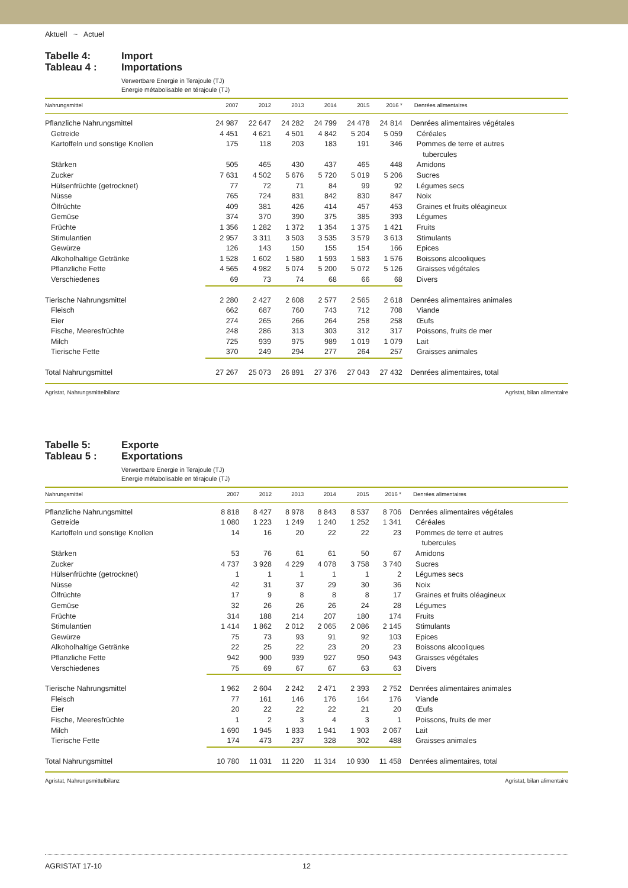Aktuell ~ Actuel
Tabelle 4:
Tableau 4 :
Import
Importations
Verwertbare Energie in Terajoule (TJ)
Energie métabolisable en térajoule (TJ)
| Nahrungsmittel | 2007 | 2012 | 2013 | 2014 | 2015 | 2016 * | Denrées alimentaires |
| --- | --- | --- | --- | --- | --- | --- | --- |
| Pflanzliche Nahrungsmittel | 24 987 | 22 647 | 24 282 | 24 799 | 24 478 | 24 814 | Denrées alimentaires végétales |
| Getreide | 4 451 | 4 621 | 4 501 | 4 842 | 5 204 | 5 059 | Céréales |
| Kartoffeln und sonstige Knollen | 175 | 118 | 203 | 183 | 191 | 346 | Pommes de terre et autres tubercules |
| Stärken | 505 | 465 | 430 | 437 | 465 | 448 | Amidons |
| Zucker | 7 631 | 4 502 | 5 676 | 5 720 | 5 019 | 5 206 | Sucres |
| Hülsenfrüchte (getrocknet) | 77 | 72 | 71 | 84 | 99 | 92 | Légumes secs |
| Nüsse | 765 | 724 | 831 | 842 | 830 | 847 | Noix |
| Ölfrüchte | 409 | 381 | 426 | 414 | 457 | 453 | Graines et fruits oléagineux |
| Gemüse | 374 | 370 | 390 | 375 | 385 | 393 | Légumes |
| Früchte | 1 356 | 1 282 | 1 372 | 1 354 | 1 375 | 1 421 | Fruits |
| Stimulantien | 2 957 | 3 311 | 3 503 | 3 535 | 3 579 | 3 613 | Stimulants |
| Gewürze | 126 | 143 | 150 | 155 | 154 | 166 | Epices |
| Alkoholhaltige Getränke | 1 528 | 1 602 | 1 580 | 1 593 | 1 583 | 1 576 | Boissons alcooliques |
| Pflanzliche Fette | 4 565 | 4 982 | 5 074 | 5 200 | 5 072 | 5 126 | Graisses végétales |
| Verschiedenes | 69 | 73 | 74 | 68 | 66 | 68 | Divers |
| Tierische Nahrungsmittel | 2 280 | 2 427 | 2 608 | 2 577 | 2 565 | 2 618 | Denrées alimentaires animales |
| Fleisch | 662 | 687 | 760 | 743 | 712 | 708 | Viande |
| Eier | 274 | 265 | 266 | 264 | 258 | 258 | Œufs |
| Fische, Meeresfrüchte | 248 | 286 | 313 | 303 | 312 | 317 | Poissons, fruits de mer |
| Milch | 725 | 939 | 975 | 989 | 1 019 | 1 079 | Lait |
| Tierische Fette | 370 | 249 | 294 | 277 | 264 | 257 | Graisses animales |
| Total Nahrungsmittel | 27 267 | 25 073 | 26 891 | 27 376 | 27 043 | 27 432 | Denrées alimentaires, total |
Agristat, Nahrungsmittelbilanz Agristat, bilan alimentaire
Tabelle 5:
Tableau 5 :
Exporte
Exportations
Verwertbare Energie in Terajoule (TJ)
Energie métabolisable en térajoule (TJ)
| Nahrungsmittel | 2007 | 2012 | 2013 | 2014 | 2015 | 2016 * | Denrées alimentaires |
| --- | --- | --- | --- | --- | --- | --- | --- |
| Pflanzliche Nahrungsmittel | 8 818 | 8 427 | 8 978 | 8 843 | 8 537 | 8 706 | Denrées alimentaires végétales |
| Getreide | 1 080 | 1 223 | 1 249 | 1 240 | 1 252 | 1 341 | Céréales |
| Kartoffeln und sonstige Knollen | 14 | 16 | 20 | 22 | 22 | 23 | Pommes de terre et autres tubercules |
| Stärken | 53 | 76 | 61 | 61 | 50 | 67 | Amidons |
| Zucker | 4 737 | 3 928 | 4 229 | 4 078 | 3 758 | 3 740 | Sucres |
| Hülsenfrüchte (getrocknet) | 1 | 1 | 1 | 1 | 1 | 2 | Légumes secs |
| Nüsse | 42 | 31 | 37 | 29 | 30 | 36 | Noix |
| Ölfrüchte | 17 | 9 | 8 | 8 | 8 | 17 | Graines et fruits oléagineux |
| Gemüse | 32 | 26 | 26 | 26 | 24 | 28 | Légumes |
| Früchte | 314 | 188 | 214 | 207 | 180 | 174 | Fruits |
| Stimulantien | 1 414 | 1 862 | 2 012 | 2 065 | 2 086 | 2 145 | Stimulants |
| Gewürze | 75 | 73 | 93 | 91 | 92 | 103 | Epices |
| Alkoholhaltige Getränke | 22 | 25 | 22 | 23 | 20 | 23 | Boissons alcooliques |
| Pflanzliche Fette | 942 | 900 | 939 | 927 | 950 | 943 | Graisses végétales |
| Verschiedenes | 75 | 69 | 67 | 67 | 63 | 63 | Divers |
| Tierische Nahrungsmittel | 1 962 | 2 604 | 2 242 | 2 471 | 2 393 | 2 752 | Denrées alimentaires animales |
| Fleisch | 77 | 161 | 146 | 176 | 164 | 176 | Viande |
| Eier | 20 | 22 | 22 | 22 | 21 | 20 | Œufs |
| Fische, Meeresfrüchte | 1 | 2 | 3 | 4 | 3 | 1 | Poissons, fruits de mer |
| Milch | 1 690 | 1 945 | 1 833 | 1 941 | 1 903 | 2 067 | Lait |
| Tierische Fette | 174 | 473 | 237 | 328 | 302 | 488 | Graisses animales |
| Total Nahrungsmittel | 10 780 | 11 031 | 11 220 | 11 314 | 10 930 | 11 458 | Denrées alimentaires, total |
Agristat, Nahrungsmittelbilanz Agristat, bilan alimentaire
AGRISTAT 17-10 12